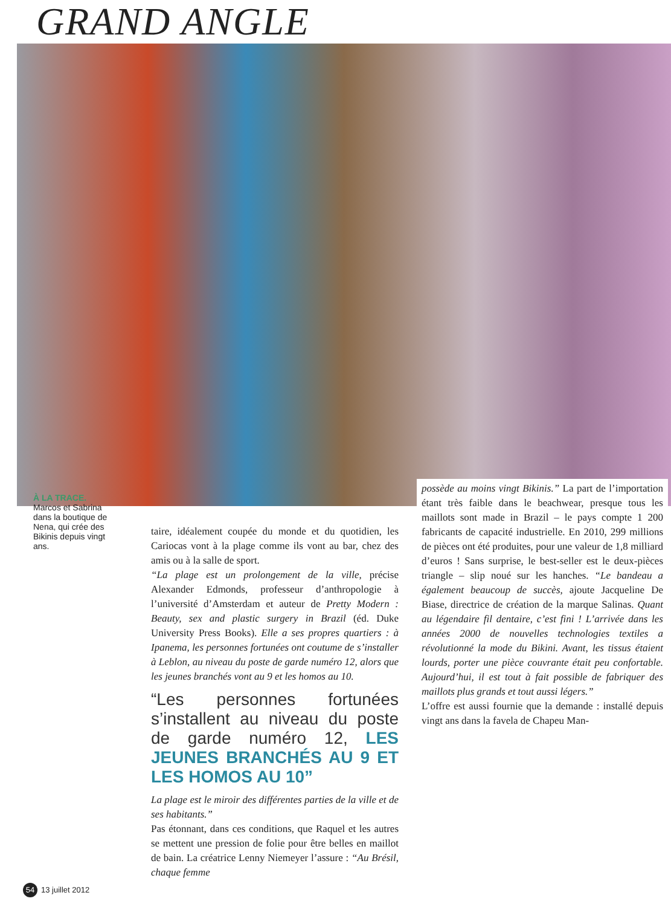GRAND ANGLE
À LA TRACE.
Marcos et Sabrina dans la boutique de Nena, qui crée des Bikinis depuis vingt ans.
taire, idéalement coupée du monde et du quotidien, les Cariocas vont à la plage comme ils vont au bar, chez des amis ou à la salle de sport.
“La plage est un prolongement de la ville, précise Alexander Edmonds, professeur d’anthropologie à l’université d’Amsterdam et auteur de Pretty Modern : Beauty, sex and plastic surgery in Brazil (éd. Duke University Press Books). Elle a ses propres quartiers : à Ipanema, les personnes fortunées ont coutume de s’installer à Leblon, au niveau du poste de garde numéro 12, alors que les jeunes branchés vont au 9 et les homos au 10.
“Les personnes fortunées s’installent au niveau du poste de garde numéro 12, LES JEUNES BRANCHÉS AU 9 ET LES HOMOS AU 10”
La plage est le miroir des différentes parties de la ville et de ses habitants.”
Pas étonnant, dans ces conditions, que Raquel et les autres se mettent une pression de folie pour être belles en maillot de bain. La créatrice Lenny Niemeyer l’assure : “Au Brésil, chaque femme
possède au moins vingt Bikinis.” La part de l’importation étant très faible dans le beachwear, presque tous les maillots sont made in Brazil – le pays compte 1 200 fabricants de capacité industrielle. En 2010, 299 millions de pièces ont été produites, pour une valeur de 1,8 milliard d’euros ! Sans surprise, le best-seller est le deux-pièces triangle – slip noué sur les hanches. “Le bandeau a également beaucoup de succès, ajoute Jacqueline De Biase, directrice de création de la marque Salinas. Quant au légendaire fil dentaire, c’est fini ! L’arrivée dans les années 2000 de nouvelles technologies textiles a révolutionné la mode du Bikini. Avant, les tissus étaient lourds, porter une pièce couvrante était peu confortable. Aujourd’hui, il est tout à fait possible de fabriquer des maillots plus grands et tout aussi légers.”
L’offre est aussi fournie que la demande : installé depuis vingt ans dans la favela de Chapeu Man-
54 13 juillet 2012